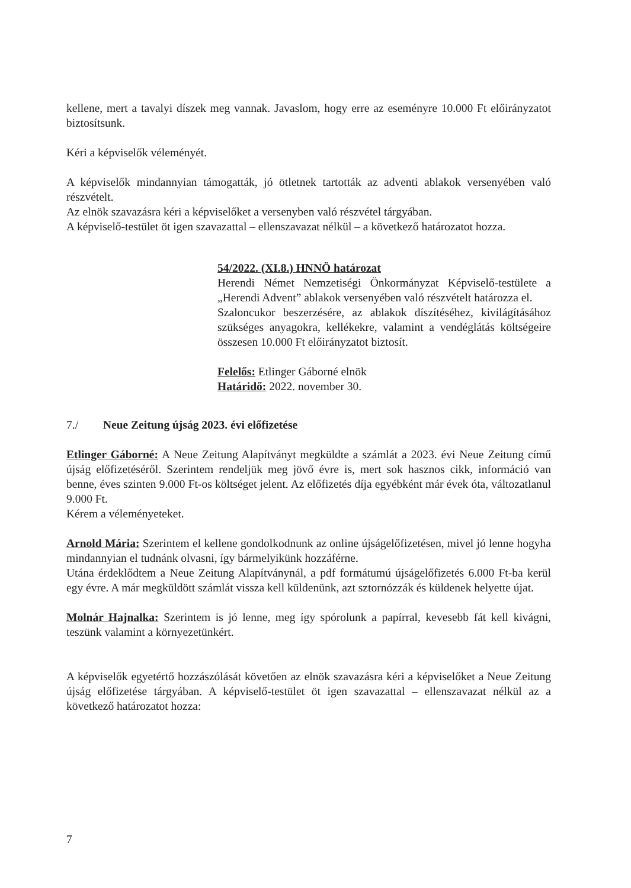kellene, mert a tavalyi díszek meg vannak. Javaslom, hogy erre az eseményre 10.000 Ft előirányzatot biztosítsunk.
Kéri a képviselők véleményét.
A képviselők mindannyian támogatták, jó ötletnek tartották az adventi ablakok versenyében való részvételt.
Az elnök szavazásra kéri a képviselőket a versenyben való részvétel tárgyában.
A képviselő-testület öt igen szavazattal – ellenszavazat nélkül – a következő határozatot hozza.
54/2022. (XI.8.) HNNÖ határozat
Herendi Német Nemzetiségi Önkormányzat Képviselő-testülete a „Herendi Advent” ablakok versenyében való részvételt határozza el.
Szaloncukor beszerzésére, az ablakok díszítéséhez, kivilágításához szükséges anyagokra, kellékekre, valamint a vendéglátás költségeire összesen 10.000 Ft előirányzatot biztosít.
Felelős: Etlinger Gáborné elnök
Határidő: 2022. november 30.
7./ Neue Zeitung újság 2023. évi előfizetése
Etlinger Gáborné: A Neue Zeitung Alapítványt megküldte a számlát a 2023. évi Neue Zeitung című újság előfizetéséről. Szerintem rendeljük meg jövő évre is, mert sok hasznos cikk, információ van benne, éves szinten 9.000 Ft-os költséget jelent. Az előfizetés díja egyébként már évek óta, változatlanul 9.000 Ft.
Kérem a véleményeteket.
Arnold Mária: Szerintem el kellene gondolkodnunk az online újságelőfizetésen, mivel jó lenne hogyha mindannyian el tudnánk olvasni, így bármelyikünk hozzáférne.
Utána érdeklődtem a Neue Zeitung Alapítványnál, a pdf formátumú újságelőfizetés 6.000 Ft-ba kerül egy évre. A már megküldött számlát vissza kell küldenünk, azt sztornózzák és küldenek helyette újat.
Molnár Hajnalka: Szerintem is jó lenne, meg így spórolunk a papírral, kevesebb fát kell kivágni, teszünk valamint a környezetünkért.
A képviselők egyetértő hozzászólását követően az elnök szavazásra kéri a képviselőket a Neue Zeitung újság előfizetése tárgyában. A képviselő-testület öt igen szavazattal – ellenszavazat nélkül az a következő határozatot hozza:
7